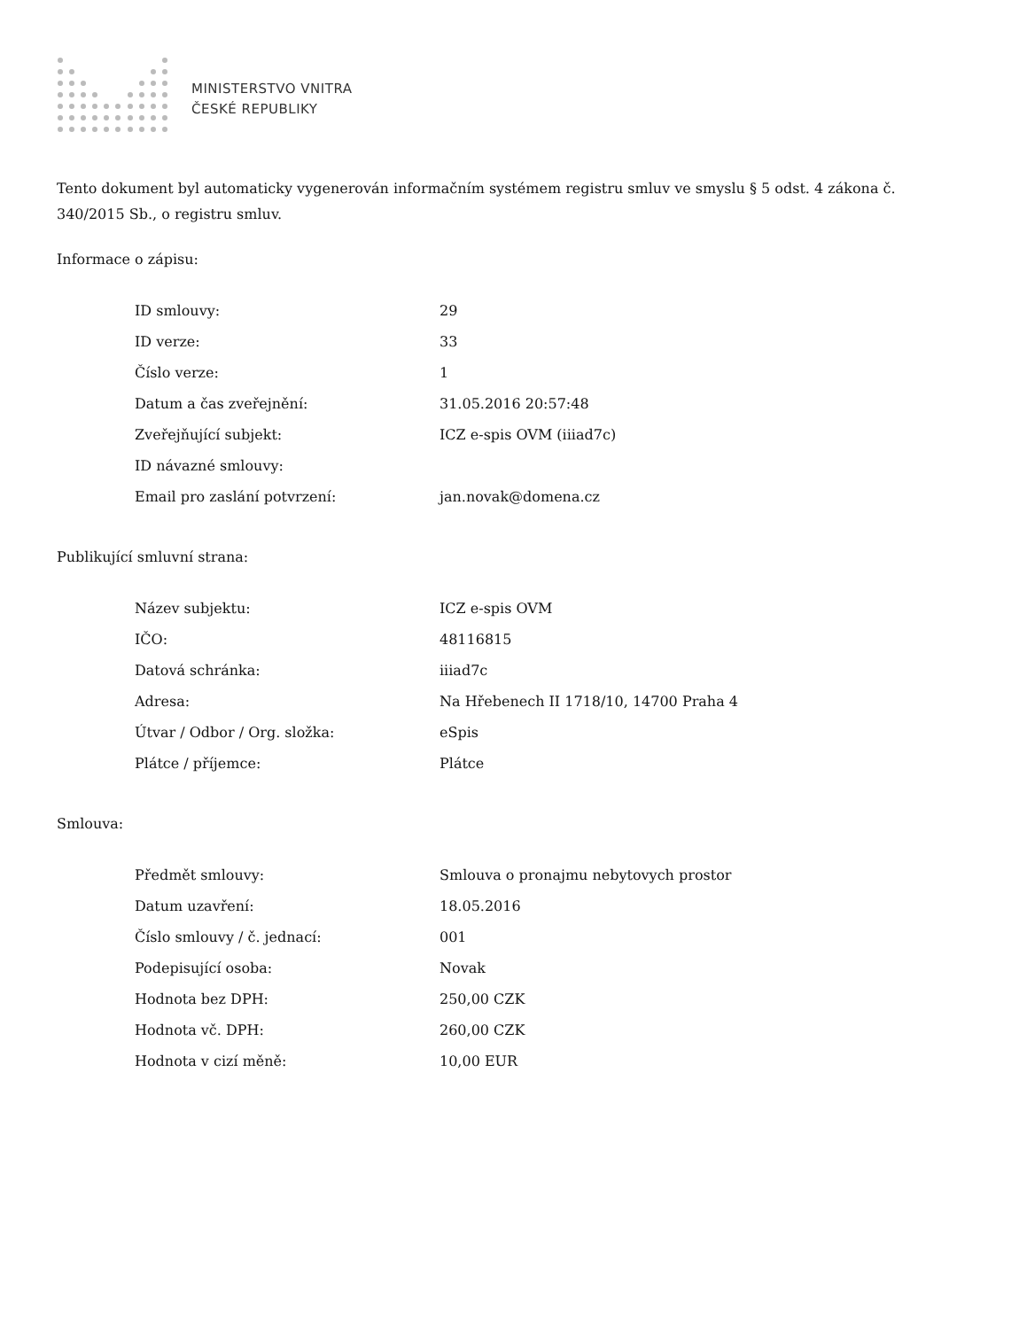MINISTERSTVO VNITRA
ČESKÉ REPUBLIKY
Tento dokument byl automaticky vygenerován informačním systémem registru smluv ve smyslu § 5 odst. 4 zákona č. 340/2015 Sb., o registru smluv.
Informace o zápisu:
| ID smlouvy: | 29 |
| ID verze: | 33 |
| Číslo verze: | 1 |
| Datum a čas zveřejnění: | 31.05.2016 20:57:48 |
| Zveřejňující subjekt: | ICZ e-spis OVM (iiiad7c) |
| ID návazné smlouvy: | |
| Email pro zaslání potvrzení: | jan.novak@domena.cz |
Publikující smluvní strana:
| Název subjektu: | ICZ e-spis OVM |
| IČO: | 48116815 |
| Datová schránka: | iiiad7c |
| Adresa: | Na Hřebenech II 1718/10, 14700 Praha 4 |
| Útvar / Odbor / Org. složka: | eSpis |
| Plátce / příjemce: | Plátce |
Smlouva:
| Předmět smlouvy: | Smlouva o pronajmu nebytovych prostor |
| Datum uzavření: | 18.05.2016 |
| Číslo smlouvy / č. jednací: | 001 |
| Podepisující osoba: | Novak |
| Hodnota bez DPH: | 250,00 CZK |
| Hodnota vč. DPH: | 260,00 CZK |
| Hodnota v cizí měně: | 10,00 EUR |